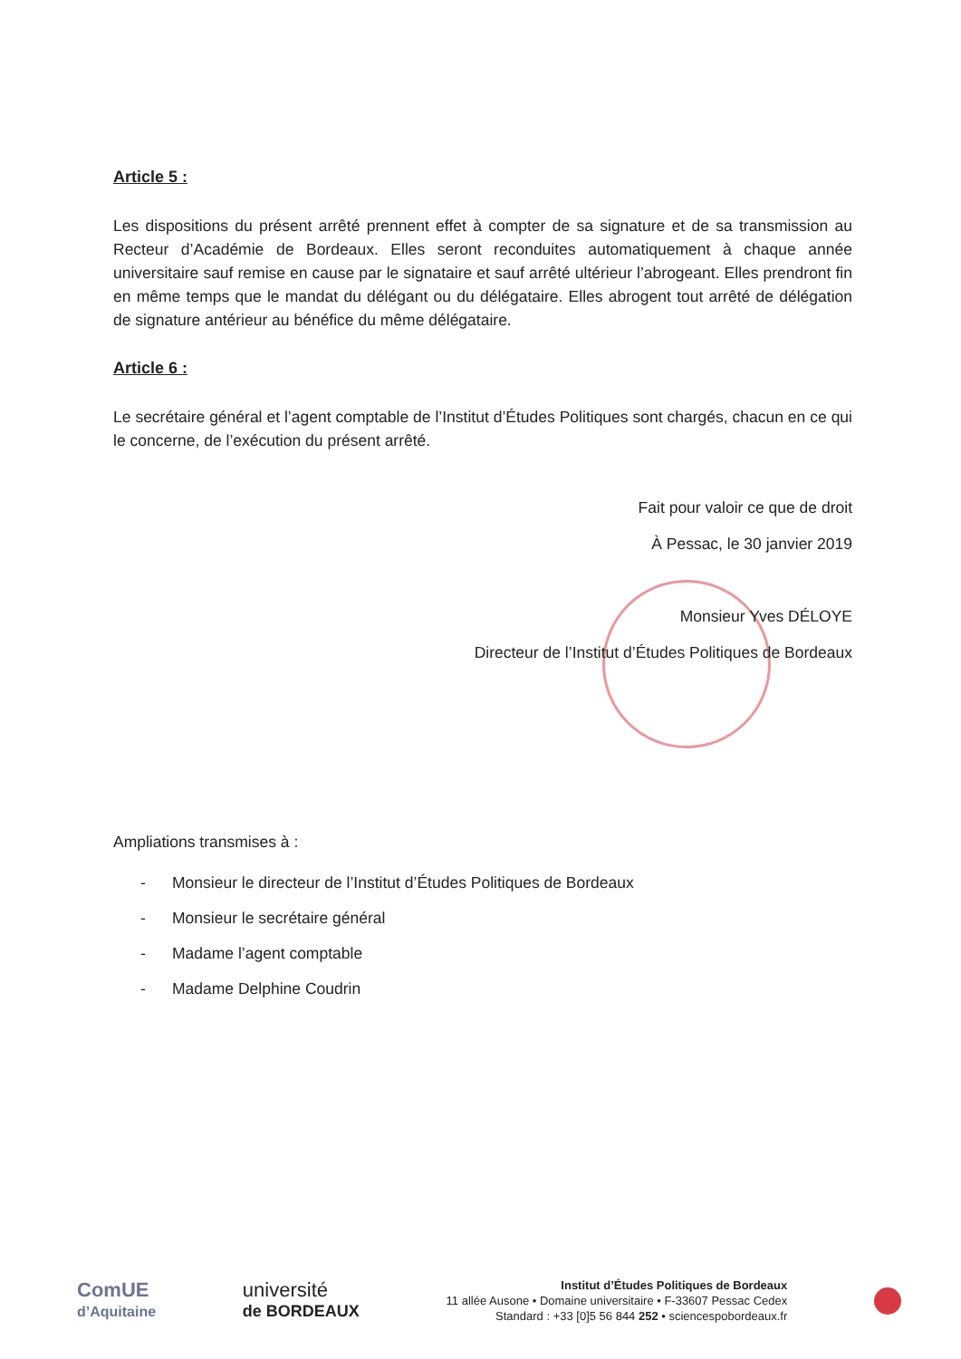Article 5 :
Les dispositions du présent arrêté prennent effet à compter de sa signature et de sa transmission au Recteur d’Académie de Bordeaux. Elles seront reconduites automatiquement à chaque année universitaire sauf remise en cause par le signataire et sauf arrêté ultérieur l’abrogeant. Elles prendront fin en même temps que le mandat du délégant ou du délégataire. Elles abrogent tout arrêté de délégation de signature antérieur au bénéfice du même délégataire.
Article 6 :
Le secrétaire général et l’agent comptable de l’Institut d’Études Politiques sont chargés, chacun en ce qui le concerne, de l’exécution du présent arrêté.
Fait pour valoir ce que de droit
À Pessac, le 30 janvier 2019
Monsieur Yves DÉLOYE
Directeur de l’Institut d’Études Politiques de Bordeaux
Ampliations transmises à :
- Monsieur le directeur de l’Institut d’Études Politiques de Bordeaux
- Monsieur le secrétaire général
- Madame l’agent comptable
- Madame Delphine Coudrin
ComUE
d’Aquitaine
université
de BORDEAUX
Institut d’Études Politiques de Bordeaux
11 allée Ausone • Domaine universitaire • F-33607 Pessac Cedex
Standard : +33 [0]5 56 844 252 • sciencespobordeaux.fr